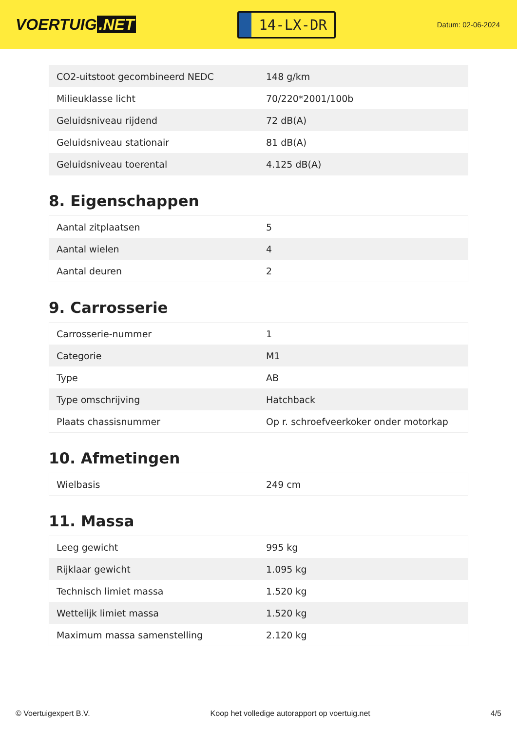VOERTUIG.NET
14-LX-DR
Datum: 02-06-2024
| CO2-uitstoot gecombineerd NEDC | 148 g/km |
| Milieuklasse licht | 70/220*2001/100b |
| Geluidsniveau rijdend | 72 dB(A) |
| Geluidsniveau stationair | 81 dB(A) |
| Geluidsniveau toerental | 4.125 dB(A) |
8. Eigenschappen
| Aantal zitplaatsen | 5 |
| Aantal wielen | 4 |
| Aantal deuren | 2 |
9. Carrosserie
| Carrosserie-nummer | 1 |
| Categorie | M1 |
| Type | AB |
| Type omschrijving | Hatchback |
| Plaats chassisnummer | Op r. schroefveerkoker onder motorkap |
10. Afmetingen
| Wielbasis | 249 cm |
11. Massa
| Leeg gewicht | 995 kg |
| Rijklaar gewicht | 1.095 kg |
| Technisch limiet massa | 1.520 kg |
| Wettelijk limiet massa | 1.520 kg |
| Maximum massa samenstelling | 2.120 kg |
© Voertuigexpert B.V. Koop het volledige autorapport op voertuig.net 4/5